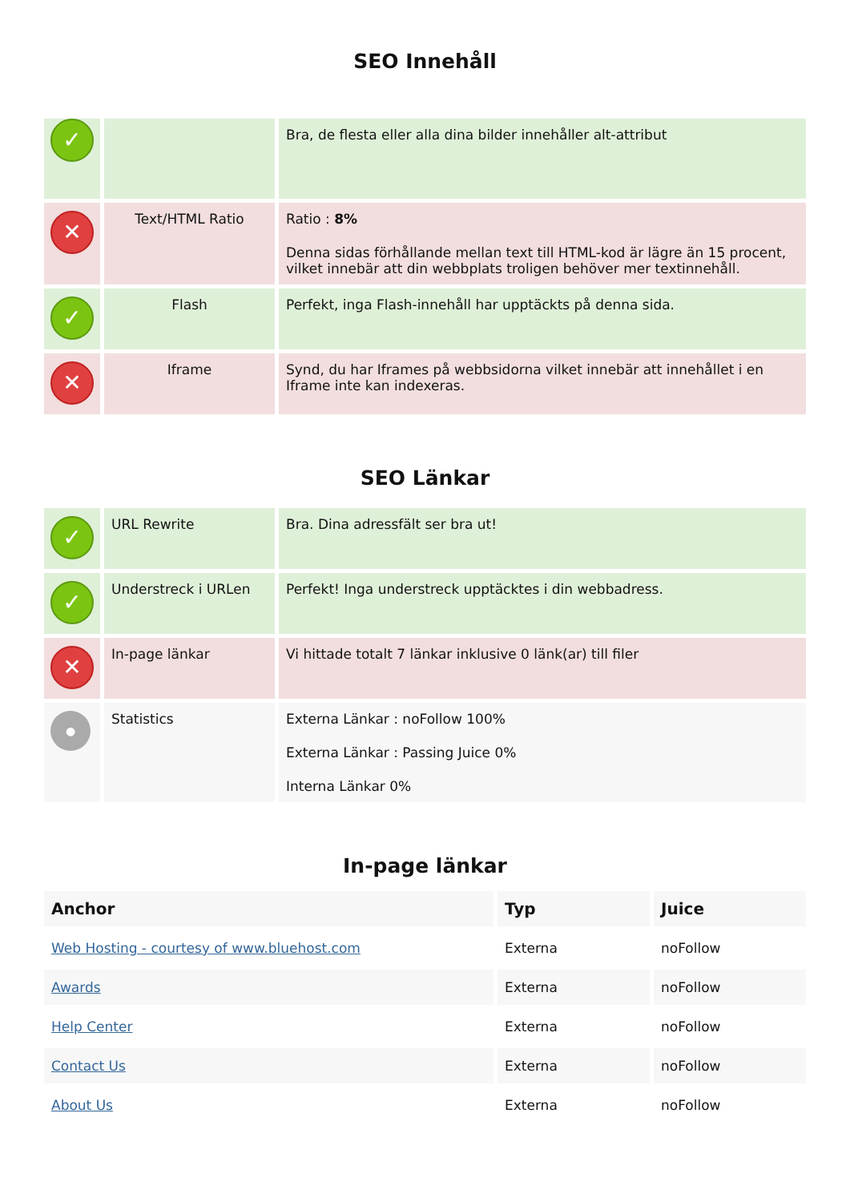SEO Innehåll
| ✓ | | Bra, de flesta eller alla dina bilder innehåller alt-attribut |
| ✕ | Text/HTML Ratio | Ratio : 8% Denna sidas förhållande mellan text till HTML-kod är lägre än 15 procent, vilket innebär att din webbplats troligen behöver mer textinnehåll. |
| ✓ | Flash | Perfekt, inga Flash-innehåll har upptäckts på denna sida. |
| ✕ | Iframe | Synd, du har Iframes på webbsidorna vilket innebär att innehållet i en Iframe inte kan indexeras. |
SEO Länkar
| ✓ | URL Rewrite | Bra. Dina adressfält ser bra ut! |
| ✓ | Understreck i URLen | Perfekt! Inga understreck upptäcktes i din webbadress. |
| ✕ | In-page länkar | Vi hittade totalt 7 länkar inklusive 0 länk(ar) till filer |
| ● | Statistics | Externa Länkar : noFollow 100% Externa Länkar : Passing Juice 0% Interna Länkar 0% |
In-page länkar
| Anchor | Typ | Juice |
| --- | --- | --- |
| Web Hosting - courtesy of www.bluehost.com | Externa | noFollow |
| Awards | Externa | noFollow |
| Help Center | Externa | noFollow |
| Contact Us | Externa | noFollow |
| About Us | Externa | noFollow |